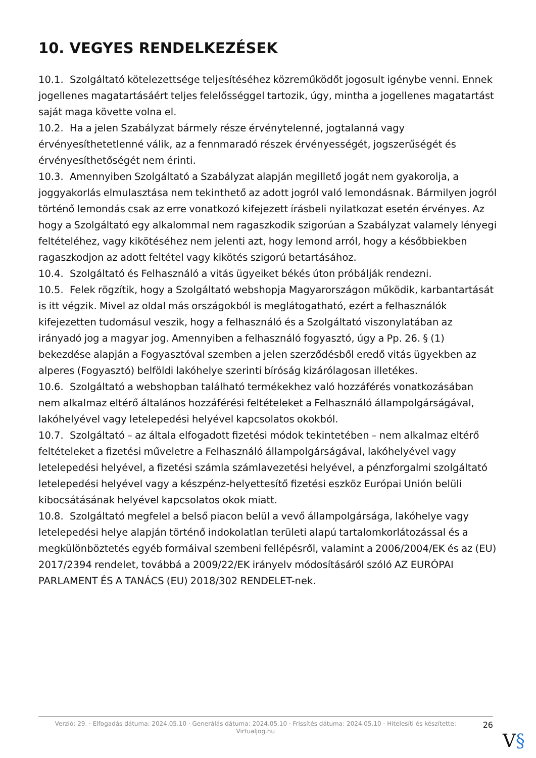10. VEGYES RENDELKEZÉSEK
10.1. Szolgáltató kötelezettsége teljesítéséhez közreműködőt jogosult igénybe venni. Ennek jogellenes magatartásáért teljes felelősséggel tartozik, úgy, mintha a jogellenes magatartást saját maga követte volna el.
10.2. Ha a jelen Szabályzat bármely része érvénytelenné, jogtalanná vagy érvényesíthetetlenné válik, az a fennmaradó részek érvényességét, jogszerűségét és érvényesíthetőségét nem érinti.
10.3. Amennyiben Szolgáltató a Szabályzat alapján megillető jogát nem gyakorolja, a joggyakorlás elmulasztása nem tekinthető az adott jogról való lemondásnak. Bármilyen jogról történő lemondás csak az erre vonatkozó kifejezett írásbeli nyilatkozat esetén érvényes. Az hogy a Szolgáltató egy alkalommal nem ragaszkodik szigorúan a Szabályzat valamely lényegi feltételéhez, vagy kikötéséhez nem jelenti azt, hogy lemond arról, hogy a későbbiekben ragaszkodjon az adott feltétel vagy kikötés szigorú betartásához.
10.4. Szolgáltató és Felhasználó a vitás ügyeiket békés úton próbálják rendezni.
10.5. Felek rögzítik, hogy a Szolgáltató webshopja Magyarországon működik, karbantartását is itt végzik. Mivel az oldal más országokból is meglátogatható, ezért a felhasználók kifejezetten tudomásul veszik, hogy a felhasználó és a Szolgáltató viszonylatában az irányadó jog a magyar jog. Amennyiben a felhasználó fogyasztó, úgy a Pp. 26. § (1) bekezdése alapján a Fogyasztóval szemben a jelen szerződésből eredő vitás ügyekben az alperes (Fogyasztó) belföldi lakóhelye szerinti bíróság kizárólagosan illetékes.
10.6. Szolgáltató a webshopban található termékekhez való hozzáférés vonatkozásában nem alkalmaz eltérő általános hozzáférési feltételeket a Felhasználó állampolgárságával, lakóhelyével vagy letelepedési helyével kapcsolatos okokból.
10.7. Szolgáltató – az általa elfogadott fizetési módok tekintetében – nem alkalmaz eltérő feltételeket a fizetési műveletre a Felhasználó állampolgárságával, lakóhelyével vagy letelepedési helyével, a fizetési számla számlavezetési helyével, a pénzforgalmi szolgáltató letelepedési helyével vagy a készpénz-helyettesítő fizetési eszköz Európai Unión belüli kibocsátásának helyével kapcsolatos okok miatt.
10.8. Szolgáltató megfelel a belső piacon belül a vevő állampolgársága, lakóhelye vagy letelepedési helye alapján történő indokolatlan területi alapú tartalomkorlátozással és a megkülönböztetés egyéb formáival szembeni fellépésről, valamint a 2006/2004/EK és az (EU) 2017/2394 rendelet, továbbá a 2009/22/EK irányelv módosításáról szóló AZ EURÓPAI PARLAMENT ÉS A TANÁCS (EU) 2018/302 RENDELET-nek.
Verzió: 29. · Elfogadás dátuma: 2024.05.10 · Generálás dátuma: 2024.05.10 · Frissítés dátuma: 2024.05.10 · Hitelesíti és készítette: Virtualjog.hu
26
V§